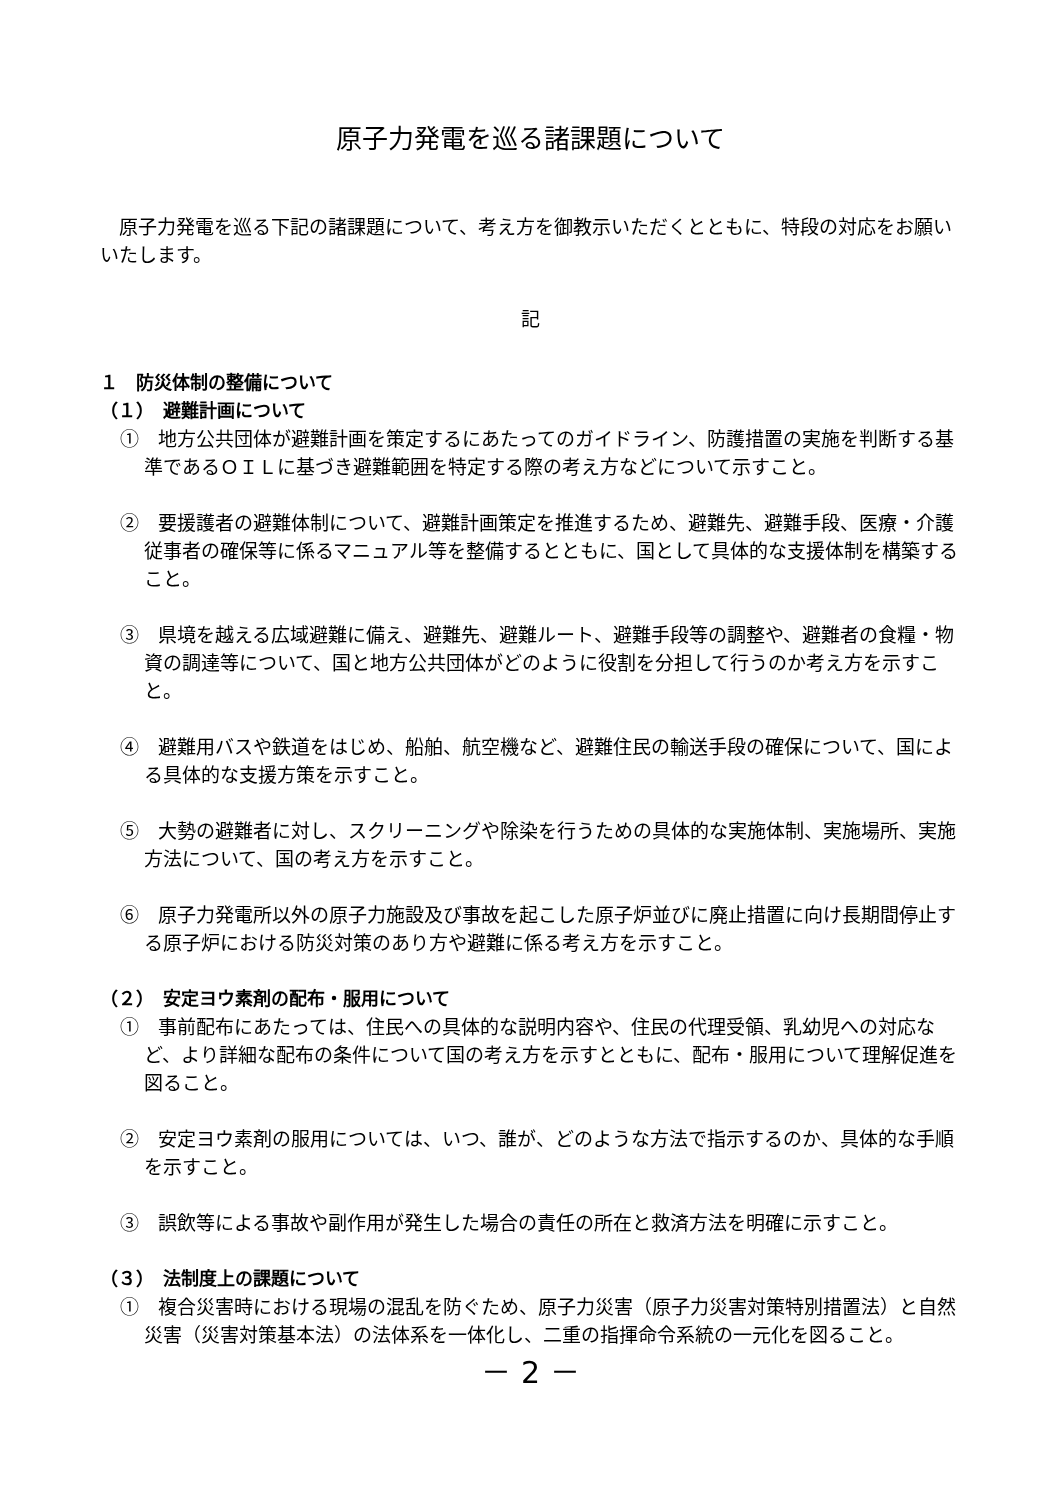原子力発電を巡る諸課題について
原子力発電を巡る下記の諸課題について、考え方を御教示いただくとともに、特段の対応をお願いいたします。
記
１　防災体制の整備について
（１）　避難計画について
①　地方公共団体が避難計画を策定するにあたってのガイドライン、防護措置の実施を判断する基準であるＯＩＬに基づき避難範囲を特定する際の考え方などについて示すこと。
②　要援護者の避難体制について、避難計画策定を推進するため、避難先、避難手段、医療・介護従事者の確保等に係るマニュアル等を整備するとともに、国として具体的な支援体制を構築すること。
③　県境を越える広域避難に備え、避難先、避難ルート、避難手段等の調整や、避難者の食糧・物資の調達等について、国と地方公共団体がどのように役割を分担して行うのか考え方を示すこと。
④　避難用バスや鉄道をはじめ、船舶、航空機など、避難住民の輸送手段の確保について、国による具体的な支援方策を示すこと。
⑤　大勢の避難者に対し、スクリーニングや除染を行うための具体的な実施体制、実施場所、実施方法について、国の考え方を示すこと。
⑥　原子力発電所以外の原子力施設及び事故を起こした原子炉並びに廃止措置に向け長期間停止する原子炉における防災対策のあり方や避難に係る考え方を示すこと。
（２）　安定ヨウ素剤の配布・服用について
①　事前配布にあたっては、住民への具体的な説明内容や、住民の代理受領、乳幼児への対応など、より詳細な配布の条件について国の考え方を示すとともに、配布・服用について理解促進を図ること。
②　安定ヨウ素剤の服用については、いつ、誰が、どのような方法で指示するのか、具体的な手順を示すこと。
③　誤飲等による事故や副作用が発生した場合の責任の所在と救済方法を明確に示すこと。
（３）　法制度上の課題について
①　複合災害時における現場の混乱を防ぐため、原子力災害（原子力災害対策特別措置法）と自然災害（災害対策基本法）の法体系を一体化し、二重の指揮命令系統の一元化を図ること。
－ 2 －